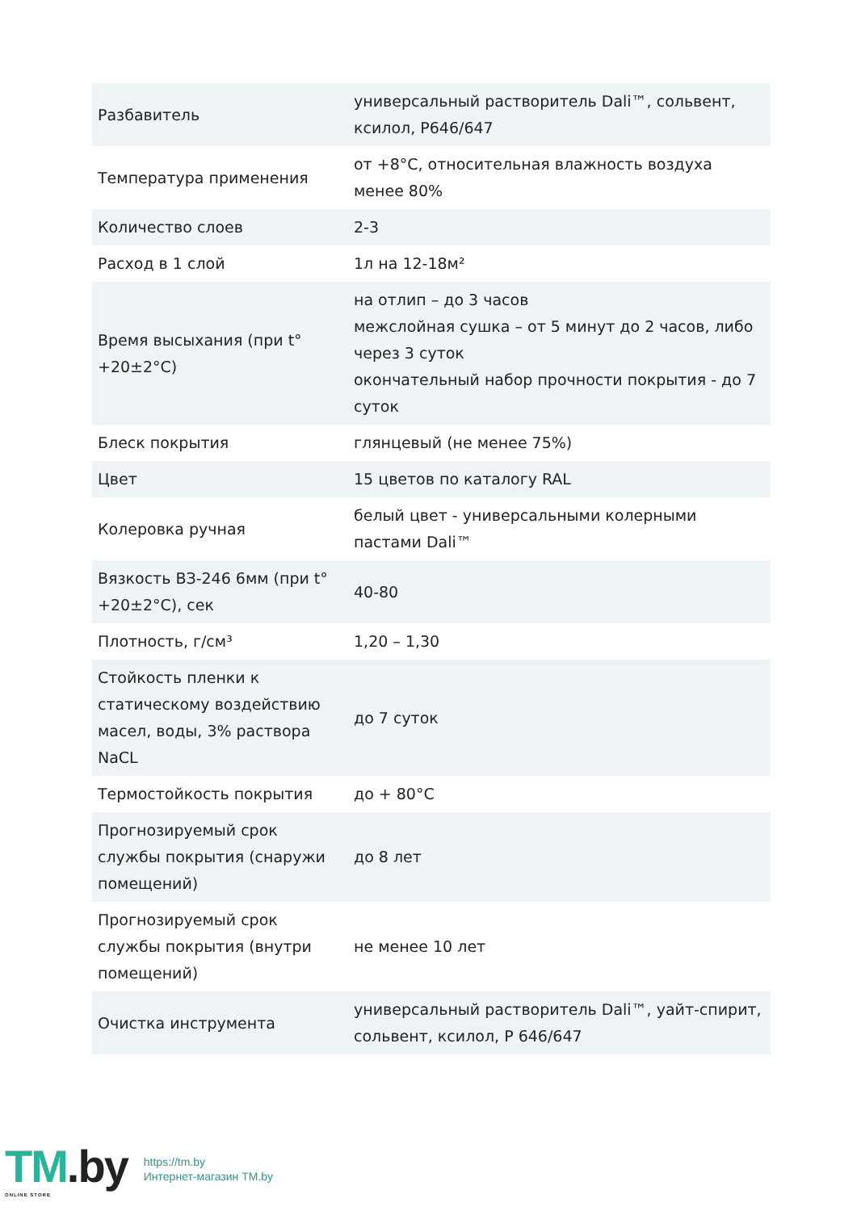| Разбавитель | универсальный растворитель Dali™, сольвент, ксилол, Р646/647 |
| Температура применения | от +8°С, относительная влажность воздуха менее 80% |
| Количество слоев | 2-3 |
| Расход в 1 слой | 1л на 12-18м² |
| Время высыхания (при t° +20±2°С) | на отлип – до 3 часов межслойная сушка – от 5 минут до 2 часов, либо через 3 суток окончательный набор прочности покрытия - до 7 суток |
| Блеск покрытия | глянцевый (не менее 75%) |
| Цвет | 15 цветов по каталогу RAL |
| Колеровка ручная | белый цвет - универсальными колерными пастами Dali™ |
| Вязкость ВЗ-246 6мм (при t° +20±2°С), сек | 40-80 |
| Плотность, г/см³ | 1,20 – 1,30 |
| Стойкость пленки к статическому воздействию масел, воды, 3% раствора NaCL | до 7 суток |
| Термостойкость покрытия | до + 80°С |
| Прогнозируемый срок службы покрытия (снаружи помещений) | до 8 лет |
| Прогнозируемый срок службы покрытия (внутри помещений) | не менее 10 лет |
| Очистка инструмента | универсальный растворитель Dali™, уайт-спирит, сольвент, ксилол, Р 646/647 |
TM.by
ONLINE STORE
https://tm.by
Интернет-магазин TM.by